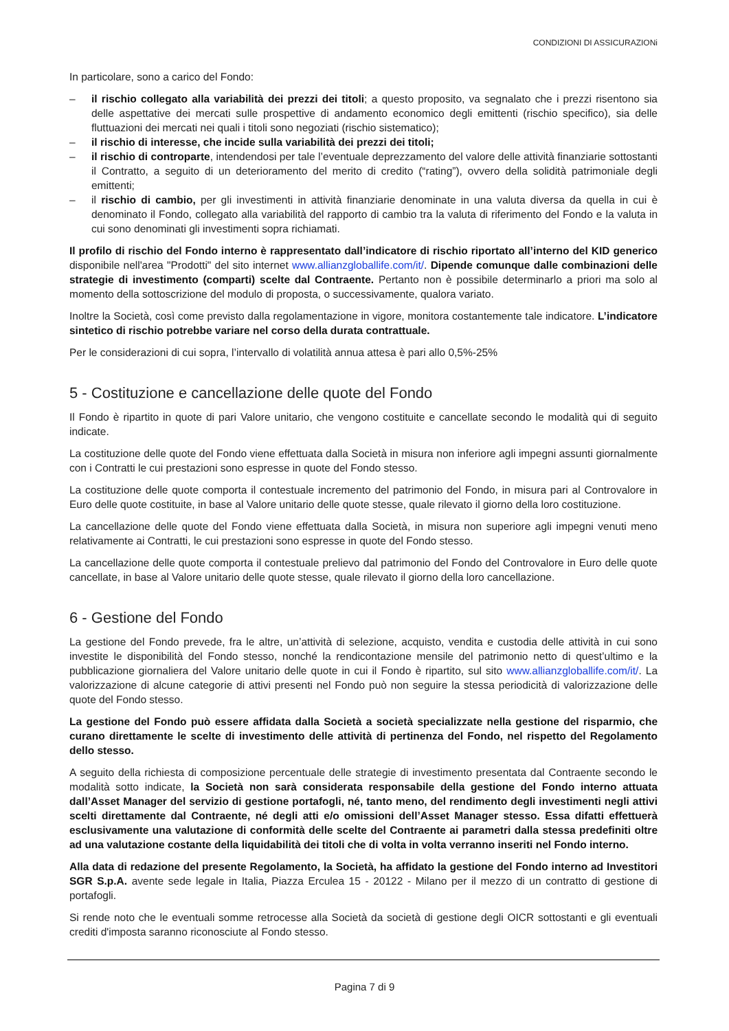CONDIZIONI DI ASSICURAZIONi
In particolare, sono a carico del Fondo:
– il rischio collegato alla variabilità dei prezzi dei titoli; a questo proposito, va segnalato che i prezzi risentono sia delle aspettative dei mercati sulle prospettive di andamento economico degli emittenti (rischio specifico), sia delle fluttuazioni dei mercati nei quali i titoli sono negoziati (rischio sistematico);
– il rischio di interesse, che incide sulla variabilità dei prezzi dei titoli;
– il rischio di controparte, intendendosi per tale l’eventuale deprezzamento del valore delle attività finanziarie sottostanti il Contratto, a seguito di un deterioramento del merito di credito (“rating”), ovvero della solidità patrimoniale degli emittenti;
– il rischio di cambio, per gli investimenti in attività finanziarie denominate in una valuta diversa da quella in cui è denominato il Fondo, collegato alla variabilità del rapporto di cambio tra la valuta di riferimento del Fondo e la valuta in cui sono denominati gli investimenti sopra richiamati.
Il profilo di rischio del Fondo interno è rappresentato dall’indicatore di rischio riportato all’interno del KID generico disponibile nell'area "Prodotti" del sito internet www.allianzgloballife.com/it/. Dipende comunque dalle combinazioni delle strategie di investimento (comparti) scelte dal Contraente. Pertanto non è possibile determinarlo a priori ma solo al momento della sottoscrizione del modulo di proposta, o successivamente, qualora variato.
Inoltre la Società, così come previsto dalla regolamentazione in vigore, monitora costantemente tale indicatore. L’indicatore sintetico di rischio potrebbe variare nel corso della durata contrattuale.
Per le considerazioni di cui sopra, l’intervallo di volatilità annua attesa è pari allo 0,5%-25%
5 - Costituzione e cancellazione delle quote del Fondo
Il Fondo è ripartito in quote di pari Valore unitario, che vengono costituite e cancellate secondo le modalità qui di seguito indicate.
La costituzione delle quote del Fondo viene effettuata dalla Società in misura non inferiore agli impegni assunti giornalmente con i Contratti le cui prestazioni sono espresse in quote del Fondo stesso.
La costituzione delle quote comporta il contestuale incremento del patrimonio del Fondo, in misura pari al Controvalore in Euro delle quote costituite, in base al Valore unitario delle quote stesse, quale rilevato il giorno della loro costituzione.
La cancellazione delle quote del Fondo viene effettuata dalla Società, in misura non superiore agli impegni venuti meno relativamente ai Contratti, le cui prestazioni sono espresse in quote del Fondo stesso.
La cancellazione delle quote comporta il contestuale prelievo dal patrimonio del Fondo del Controvalore in Euro delle quote cancellate, in base al Valore unitario delle quote stesse, quale rilevato il giorno della loro cancellazione.
6 - Gestione del Fondo
La gestione del Fondo prevede, fra le altre, un’attività di selezione, acquisto, vendita e custodia delle attività in cui sono investite le disponibilità del Fondo stesso, nonché la rendicontazione mensile del patrimonio netto di quest’ultimo e la pubblicazione giornaliera del Valore unitario delle quote in cui il Fondo è ripartito, sul sito www.allianzgloballife.com/it/. La valorizzazione di alcune categorie di attivi presenti nel Fondo può non seguire la stessa periodicità di valorizzazione delle quote del Fondo stesso.
La gestione del Fondo può essere affidata dalla Società a società specializzate nella gestione del risparmio, che curano direttamente le scelte di investimento delle attività di pertinenza del Fondo, nel rispetto del Regolamento dello stesso.
A seguito della richiesta di composizione percentuale delle strategie di investimento presentata dal Contraente secondo le modalità sotto indicate, la Società non sarà considerata responsabile della gestione del Fondo interno attuata dall’Asset Manager del servizio di gestione portafogli, né, tanto meno, del rendimento degli investimenti negli attivi scelti direttamente dal Contraente, né degli atti e/o omissioni dell’Asset Manager stesso. Essa difatti effettuerà esclusivamente una valutazione di conformità delle scelte del Contraente ai parametri dalla stessa predefiniti oltre ad una valutazione costante della liquidabilità dei titoli che di volta in volta verranno inseriti nel Fondo interno.
Alla data di redazione del presente Regolamento, la Società, ha affidato la gestione del Fondo interno ad Investitori SGR S.p.A. avente sede legale in Italia, Piazza Erculea 15 - 20122 - Milano per il mezzo di un contratto di gestione di portafogli.
Si rende noto che le eventuali somme retrocesse alla Società da società di gestione degli OICR sottostanti e gli eventuali crediti d'imposta saranno riconosciute al Fondo stesso.
Pagina 7 di 9